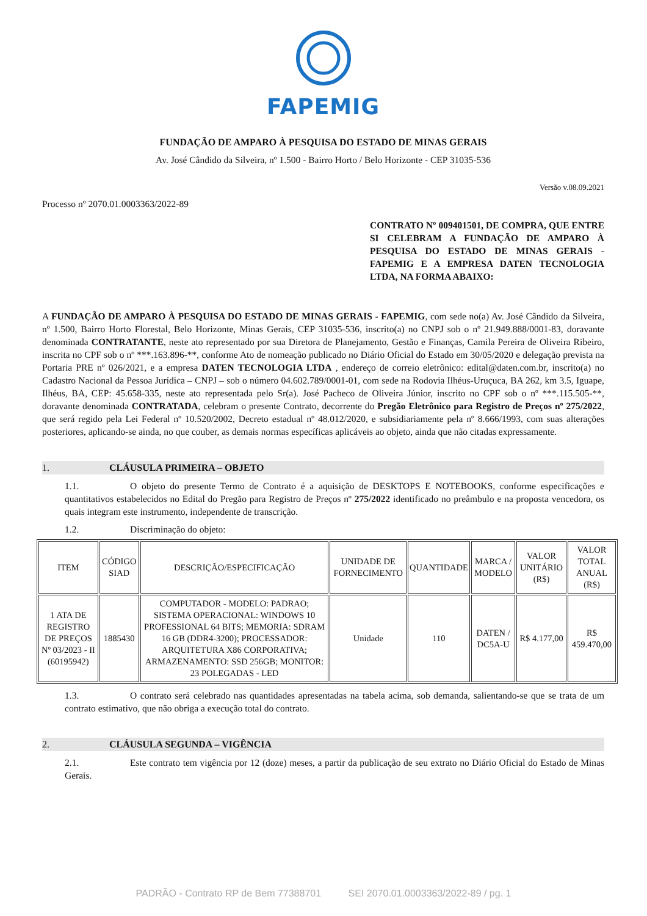FAPEMIG
FUNDAÇÃO DE AMPARO À PESQUISA DO ESTADO DE MINAS GERAIS
Av. José Cândido da Silveira, nº 1.500 - Bairro Horto / Belo Horizonte - CEP 31035-536
Versão v.08.09.2021
Processo nº 2070.01.0003363/2022-89
CONTRATO Nº 009401501, DE COMPRA, QUE ENTRE SI CELEBRAM A FUNDAÇÃO DE AMPARO À PESQUISA DO ESTADO DE MINAS GERAIS - FAPEMIG E A EMPRESA DATEN TECNOLOGIA LTDA, NA FORMA ABAIXO:
A FUNDAÇÃO DE AMPARO À PESQUISA DO ESTADO DE MINAS GERAIS - FAPEMIG, com sede no(a) Av. José Cândido da Silveira, nº 1.500, Bairro Horto Florestal, Belo Horizonte, Minas Gerais, CEP 31035-536, inscrito(a) no CNPJ sob o nº 21.949.888/0001-83, doravante denominada CONTRATANTE, neste ato representado por sua Diretora de Planejamento, Gestão e Finanças, Camila Pereira de Oliveira Ribeiro, inscrita no CPF sob o nº ***.163.896-**, conforme Ato de nomeação publicado no Diário Oficial do Estado em 30/05/2020 e delegação prevista na Portaria PRE nº 026/2021, e a empresa DATEN TECNOLOGIA LTDA , endereço de correio eletrônico: edital@daten.com.br, inscrito(a) no Cadastro Nacional da Pessoa Jurídica – CNPJ – sob o número 04.602.789/0001-01, com sede na Rodovia Ilhéus-Uruçuca, BA 262, km 3.5, Iguape, Ilhéus, BA, CEP: 45.658-335, neste ato representada pelo Sr(a). José Pacheco de Oliveira Júnior, inscrito no CPF sob o nº ***.115.505-**, doravante denominada CONTRATADA, celebram o presente Contrato, decorrente do Pregão Eletrônico para Registro de Preços nº 275/2022, que será regido pela Lei Federal nº 10.520/2002, Decreto estadual nº 48.012/2020, e subsidiariamente pela nº 8.666/1993, com suas alterações posteriores, aplicando-se ainda, no que couber, as demais normas específicas aplicáveis ao objeto, ainda que não citadas expressamente.
1. CLÁUSULA PRIMEIRA – OBJETO
1.1. O objeto do presente Termo de Contrato é a aquisição de DESKTOPS E NOTEBOOKS, conforme especificações e quantitativos estabelecidos no Edital do Pregão para Registro de Preços nº 275/2022 identificado no preâmbulo e na proposta vencedora, os quais integram este instrumento, independente de transcrição.
1.2. Discriminação do objeto:
| ITEM | CÓDIGO SIAD | DESCRIÇÃO/ESPECIFICAÇÃO | UNIDADE DE FORNECIMENTO | QUANTIDADE | MARCA / MODELO | VALOR UNITÁRIO (R$) | VALOR TOTAL ANUAL (R$) |
| --- | --- | --- | --- | --- | --- | --- | --- |
| 1 ATA DE REGISTRO DE PREÇOS Nº 03/2023 - II (60195942) | 1885430 | COMPUTADOR - MODELO: PADRAO; SISTEMA OPERACIONAL: WINDOWS 10 PROFESSIONAL 64 BITS; MEMORIA: SDRAM 16 GB (DDR4-3200); PROCESSADOR: ARQUITETURA X86 CORPORATIVA; ARMAZENAMENTO: SSD 256GB; MONITOR: 23 POLEGADAS - LED | Unidade | 110 | DATEN / DC5A-U | R$ 4.177,00 | R$ 459.470,00 |
1.3. O contrato será celebrado nas quantidades apresentadas na tabela acima, sob demanda, salientando-se que se trata de um contrato estimativo, que não obriga a execução total do contrato.
2. CLÁUSULA SEGUNDA – VIGÊNCIA
2.1. Este contrato tem vigência por 12 (doze) meses, a partir da publicação de seu extrato no Diário Oficial do Estado de Minas Gerais.
PADRÃO - Contrato RP de Bem 77388701 SEI 2070.01.0003363/2022-89 / pg. 1